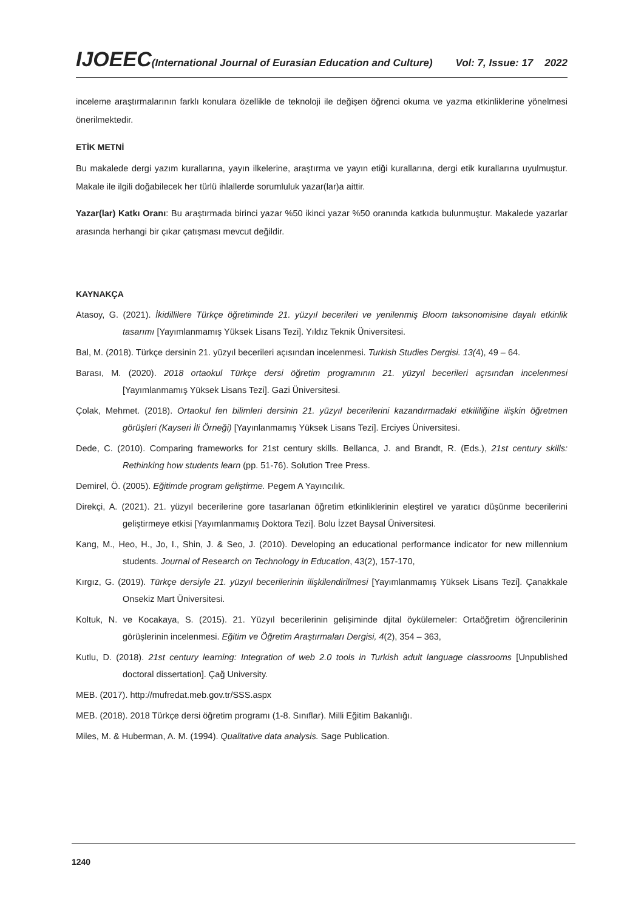IJOEEC(International Journal of Eurasian Education and Culture) Vol: 7, Issue: 17 2022
inceleme araştırmalarının farklı konulara özellikle de teknoloji ile değişen öğrenci okuma ve yazma etkinliklerine yönelmesi önerilmektedir.
ETİK METNİ
Bu makalede dergi yazım kurallarına, yayın ilkelerine, araştırma ve yayın etiği kurallarına, dergi etik kurallarına uyulmuştur. Makale ile ilgili doğabilecek her türlü ihlallerde sorumluluk yazar(lar)a aittir.
Yazar(lar) Katkı Oranı: Bu araştırmada birinci yazar %50 ikinci yazar %50 oranında katkıda bulunmuştur. Makalede yazarlar arasında herhangi bir çıkar çatışması mevcut değildir.
KAYNAKÇA
Atasoy, G. (2021). İkidillilere Türkçe öğretiminde 21. yüzyıl becerileri ve yenilenmiş Bloom taksonomisine dayalı etkinlik tasarımı [Yayımlanmamış Yüksek Lisans Tezi]. Yıldız Teknik Üniversitesi.
Bal, M. (2018). Türkçe dersinin 21. yüzyıl becerileri açısından incelenmesi. Turkish Studies Dergisi. 13(4), 49 – 64.
Barası, M. (2020). 2018 ortaokul Türkçe dersi öğretim programının 21. yüzyıl becerileri açısından incelenmesi [Yayımlanmamış Yüksek Lisans Tezi]. Gazi Üniversitesi.
Çolak, Mehmet. (2018). Ortaokul fen bilimleri dersinin 21. yüzyıl becerilerini kazandırmadaki etkililiğine ilişkin öğretmen görüşleri (Kayseri İli Örneği) [Yayınlanmamış Yüksek Lisans Tezi]. Erciyes Üniversitesi.
Dede, C. (2010). Comparing frameworks for 21st century skills. Bellanca, J. and Brandt, R. (Eds.), 21st century skills: Rethinking how students learn (pp. 51-76). Solution Tree Press.
Demirel, Ö. (2005). Eğitimde program geliştirme. Pegem A Yayıncılık.
Direkçi, A. (2021). 21. yüzyıl becerilerine gore tasarlanan öğretim etkinliklerinin eleştirel ve yaratıcı düşünme becerilerini geliştirmeye etkisi [Yayımlanmamış Doktora Tezi]. Bolu İzzet Baysal Üniversitesi.
Kang, M., Heo, H., Jo, I., Shin, J. & Seo, J. (2010). Developing an educational performance indicator for new millennium students. Journal of Research on Technology in Education, 43(2), 157-170,
Kırgız, G. (2019). Türkçe dersiyle 21. yüzyıl becerilerinin ilişkilendirilmesi [Yayımlanmamış Yüksek Lisans Tezi]. Çanakkale Onsekiz Mart Üniversitesi.
Koltuk, N. ve Kocakaya, S. (2015). 21. Yüzyıl becerilerinin gelişiminde djital öykülemeler: Ortaöğretim öğrencilerinin görüşlerinin incelenmesi. Eğitim ve Öğretim Araştırmaları Dergisi, 4(2), 354 – 363,
Kutlu, D. (2018). 21st century learning: Integration of web 2.0 tools in Turkish adult language classrooms [Unpublished doctoral dissertation]. Çağ University.
MEB. (2017). http://mufredat.meb.gov.tr/SSS.aspx
MEB. (2018). 2018 Türkçe dersi öğretim programı (1-8. Sınıflar). Milli Eğitim Bakanlığı.
Miles, M. & Huberman, A. M. (1994). Qualitative data analysis. Sage Publication.
1240